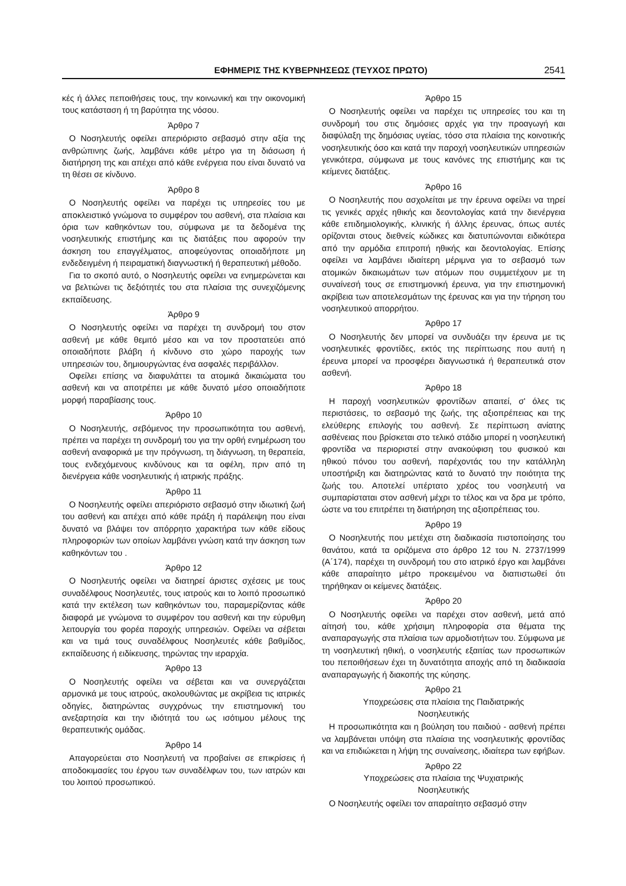ΕΦΗΜΕΡΙΣ ΤΗΣ ΚΥΒΕΡΝΗΣΕΩΣ (ΤΕΥΧΟΣ ΠΡΩΤΟ) 2541
κές ή άλλες πεποιθήσεις τους, την κοινωνική και την οικονομική τους κατάσταση ή τη βαρύτητα της νόσου.
Άρθρο 7
Ο Νοσηλευτής οφείλει απεριόριστο σεβασμό στην αξία της ανθρώπινης ζωής, λαμβάνει κάθε μέτρο για τη διάσωση ή διατήρηση της και απέχει από κάθε ενέργεια που είναι δυνατό να τη θέσει σε κίνδυνο.
Άρθρο 8
Ο Νοσηλευτής οφείλει να παρέχει τις υπηρεσίες του με αποκλειστικό γνώμονα το συμφέρον του ασθενή, στα πλαίσια και όρια των καθηκόντων του, σύμφωνα με τα δεδομένα της νοσηλευτικής επιστήμης και τις διατάξεις που αφορούν την άσκηση του επαγγέλματος, αποφεύγοντας οποιαδήποτε μη ενδεδειγμένη ή πειραματική διαγνωστική ή θεραπευτική μέθοδο.
Για το σκοπό αυτό, ο Νοσηλευτής οφείλει να ενημερώνεται και να βελτιώνει τις δεξιότητές του στα πλαίσια της συνεχιζόμενης εκπαίδευσης.
Άρθρο 9
Ο Νοσηλευτής οφείλει να παρέχει τη συνδρομή του στον ασθενή με κάθε θεμιτό μέσο και να τον προστατεύει από οποιαδήποτε βλάβη ή κίνδυνο στο χώρο παροχής των υπηρεσιών του, δημιουργώντας ένα ασφαλές περιβάλλον.
Οφείλει επίσης να διαφυλάττει τα ατομικά δικαιώματα του ασθενή και να αποτρέπει με κάθε δυνατό μέσο οποιαδήποτε μορφή παραβίασης τους.
Άρθρο 10
Ο Νοσηλευτής, σεβόμενος την προσωπικότητα του ασθενή, πρέπει να παρέχει τη συνδρομή του για την ορθή ενημέρωση του ασθενή αναφορικά με την πρόγνωση, τη διάγνωση, τη θεραπεία, τους ενδεχόμενους κινδύνους και τα οφέλη, πριν από τη διενέργεια κάθε νοσηλευτικής ή ιατρικής πράξης.
Άρθρο 11
Ο Νοσηλευτής οφείλει απεριόριστο σεβασμό στην ιδιωτική ζωή του ασθενή και απέχει από κάθε πράξη ή παράλειψη που είναι δυνατό να βλάψει τον απόρρητο χαρακτήρα των κάθε είδους πληροφοριών των οποίων λαμβάνει γνώση κατά την άσκηση των καθηκόντων του .
Άρθρο 12
Ο Νοσηλευτής οφείλει να διατηρεί άριστες σχέσεις με τους συναδέλφους Νοσηλευτές, τους ιατρούς και το λοιπό προσωπικό κατά την εκτέλεση των καθηκόντων του, παραμερίζοντας κάθε διαφορά με γνώμονα το συμφέρον του ασθενή και την εύρυθμη λειτουργία του φορέα παροχής υπηρεσιών. Οφείλει να σέβεται και να τιμά τους συναδέλφους Νοσηλευτές κάθε βαθμίδος, εκπαίδευσης ή ειδίκευσης, τηρώντας την ιεραρχία.
Άρθρο 13
Ο Νοσηλευτής οφείλει να σέβεται και να συνεργάζεται αρμονικά με τους ιατρούς, ακολουθώντας με ακρίβεια τις ιατρικές οδηγίες, διατηρώντας συγχρόνως την επιστημονική του ανεξαρτησία και την ιδιότητά του ως ισότιμου μέλους της θεραπευτικής ομάδας.
Άρθρο 14
Απαγορεύεται στο Νοσηλευτή να προβαίνει σε επικρίσεις ή αποδοκιμασίες του έργου των συναδέλφων του, των ιατρών και του λοιπού προσωπικού.
Άρθρο 15
Ο Νοσηλευτής οφείλει να παρέχει τις υπηρεσίες του και τη συνδρομή του στις δημόσιες αρχές για την προαγωγή και διαφύλαξη της δημόσιας υγείας, τόσο στα πλαίσια της κοινοτικής νοσηλευτικής όσο και κατά την παροχή νοσηλευτικών υπηρεσιών γενικότερα, σύμφωνα με τους κανόνες της επιστήμης και τις κείμενες διατάξεις.
Άρθρο 16
Ο Νοσηλευτής που ασχολείται με την έρευνα οφείλει να τηρεί τις γενικές αρχές ηθικής και δεοντολογίας κατά την διενέργεια κάθε επιδημιολογικής, κλινικής ή άλλης έρευνας, όπως αυτές ορίζονται στους διεθνείς κώδικες και διατυπώνονται ειδικότερα από την αρμόδια επιτροπή ηθικής και δεοντολογίας. Επίσης οφείλει να λαμβάνει ιδιαίτερη μέριμνα για το σεβασμό των ατομικών δικαιωμάτων των ατόμων που συμμετέχουν με τη συναίνεσή τους σε επιστημονική έρευνα, για την επιστημονική ακρίβεια των αποτελεσμάτων της έρευνας και για την τήρηση του νοσηλευτικού απορρήτου.
Άρθρο 17
Ο Νοσηλευτής δεν μπορεί να συνδυάζει την έρευνα με τις νοσηλευτικές φροντίδες, εκτός της περίπτωσης που αυτή η έρευνα μπορεί να προσφέρει διαγνωστικά ή θεραπευτικά στον ασθενή.
Άρθρο 18
Η παροχή νοσηλευτικών φροντίδων απαιτεί, σ' όλες τις περιστάσεις, το σεβασμό της ζωής, της αξιοπρέπειας και της ελεύθερης επιλογής του ασθενή. Σε περίπτωση ανίατης ασθένειας που βρίσκεται στο τελικό στάδιο μπορεί η νοσηλευτική φροντίδα να περιοριστεί στην ανακούφιση του φυσικού και ηθικού πόνου του ασθενή, παρέχοντάς του την κατάλληλη υποστήριξη και διατηρώντας κατά το δυνατό την ποιότητα της ζωής του. Αποτελεί υπέρτατο χρέος του νοσηλευτή να συμπαρίσταται στον ασθενή μέχρι το τέλος και να δρα με τρόπο, ώστε να του επιτρέπει τη διατήρηση της αξιοπρέπειας του.
Άρθρο 19
Ο Νοσηλευτής που μετέχει στη διαδικασία πιστοποίησης του θανάτου, κατά τα οριζόμενα στο άρθρο 12 του Ν. 2737/1999 (Α΄174), παρέχει τη συνδρομή του στο ιατρικό έργο και λαμβάνει κάθε απαραίτητο μέτρο προκειμένου να διαπιστωθεί ότι τηρήθηκαν οι κείμενες διατάξεις.
Άρθρο 20
Ο Νοσηλευτής οφείλει να παρέχει στον ασθενή, μετά από αίτησή του, κάθε χρήσιμη πληροφορία στα θέματα της αναπαραγωγής στα πλαίσια των αρμοδιοτήτων του. Σύμφωνα με τη νοσηλευτική ηθική, ο νοσηλευτής εξαιτίας των προσωπικών του πεποιθήσεων έχει τη δυνατότητα αποχής από τη διαδικασία αναπαραγωγής ή διακοπής της κύησης.
Άρθρο 21
Υποχρεώσεις στα πλαίσια της Παιδιατρικής
Νοσηλευτικής
Η προσωπικότητα και η βούληση του παιδιού - ασθενή πρέπει να λαμβάνεται υπόψη στα πλαίσια της νοσηλευτικής φροντίδας και να επιδιώκεται η λήψη της συναίνεσης, ιδιαίτερα των εφήβων.
Άρθρο 22
Υποχρεώσεις στα πλαίσια της Ψυχιατρικής
Νοσηλευτικής
Ο Νοσηλευτής οφείλει τον απαραίτητο σεβασμό στην